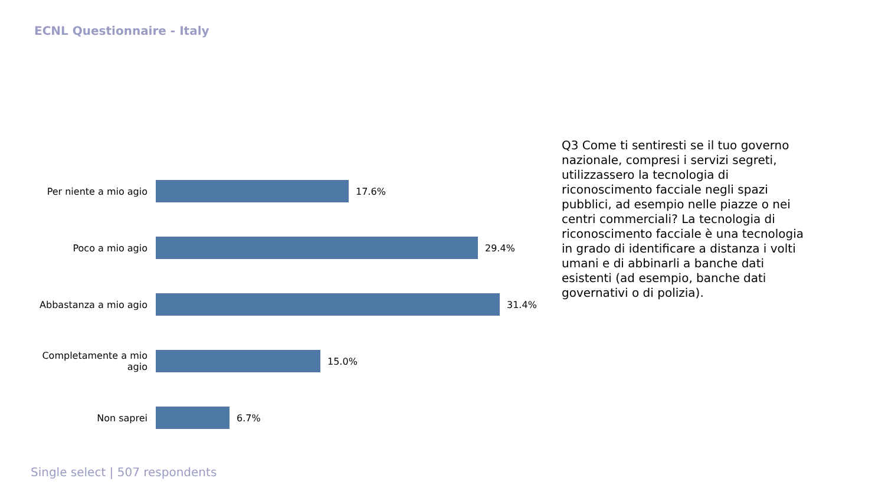ECNL Questionnaire - Italy
Per niente a mio agio 17.6%
Poco a mio agio 29.4%
Abbastanza a mio agio 31.4%
Completamente a mio agio
15.0%
Non saprei 6.7%
Q3 Come ti sentiresti se il tuo governo nazionale, compresi i servizi segreti, utilizzassero la tecnologia di riconoscimento facciale negli spazi pubblici, ad esempio nelle piazze o nei centri commerciali? La tecnologia di riconoscimento facciale è una tecnologia in grado di identificare a distanza i volti umani e di abbinarli a banche dati esistenti (ad esempio, banche dati governativi o di polizia).
Single select | 507 respondents